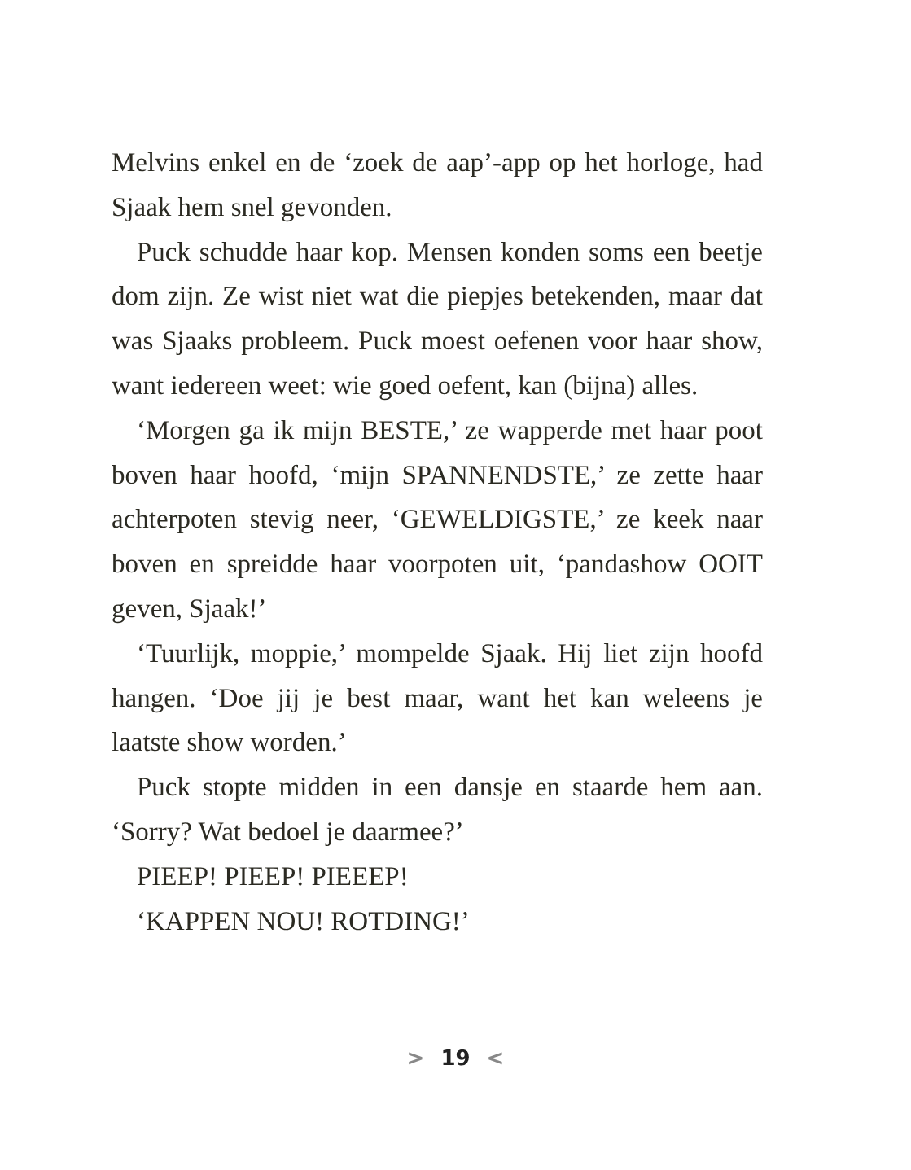Melvins enkel en de ‘zoek de aap’-app op het horloge, had Sjaak hem snel gevonden.
Puck schudde haar kop. Mensen konden soms een beetje dom zijn. Ze wist niet wat die piepjes beteken­den, maar dat was Sjaaks probleem. Puck moest oefe­nen voor haar show, want iedereen weet: wie goed oefent, kan (bijna) alles.
‘Morgen ga ik mijn BESTE,’ ze wapperde met haar poot boven haar hoofd, ‘mijn SPANNENDSTE,’ ze zette haar achterpoten stevig neer, ‘GEWELDIG­STE,’ ze keek naar boven en spreidde haar voorpoten uit, ‘pandashow OOIT geven, Sjaak!’
‘Tuurlijk, moppie,’ mompelde Sjaak. Hij liet zijn hoofd hangen. ‘Doe jij je best maar, want het kan wel­eens je laatste show worden.’
Puck stopte midden in een dansje en staarde hem aan. ‘Sorry? Wat bedoel je daarmee?’
PIEEP! PIEEP! PIEEEP!
‘KAPPEN NOU! ROTDING!’
> 19 <